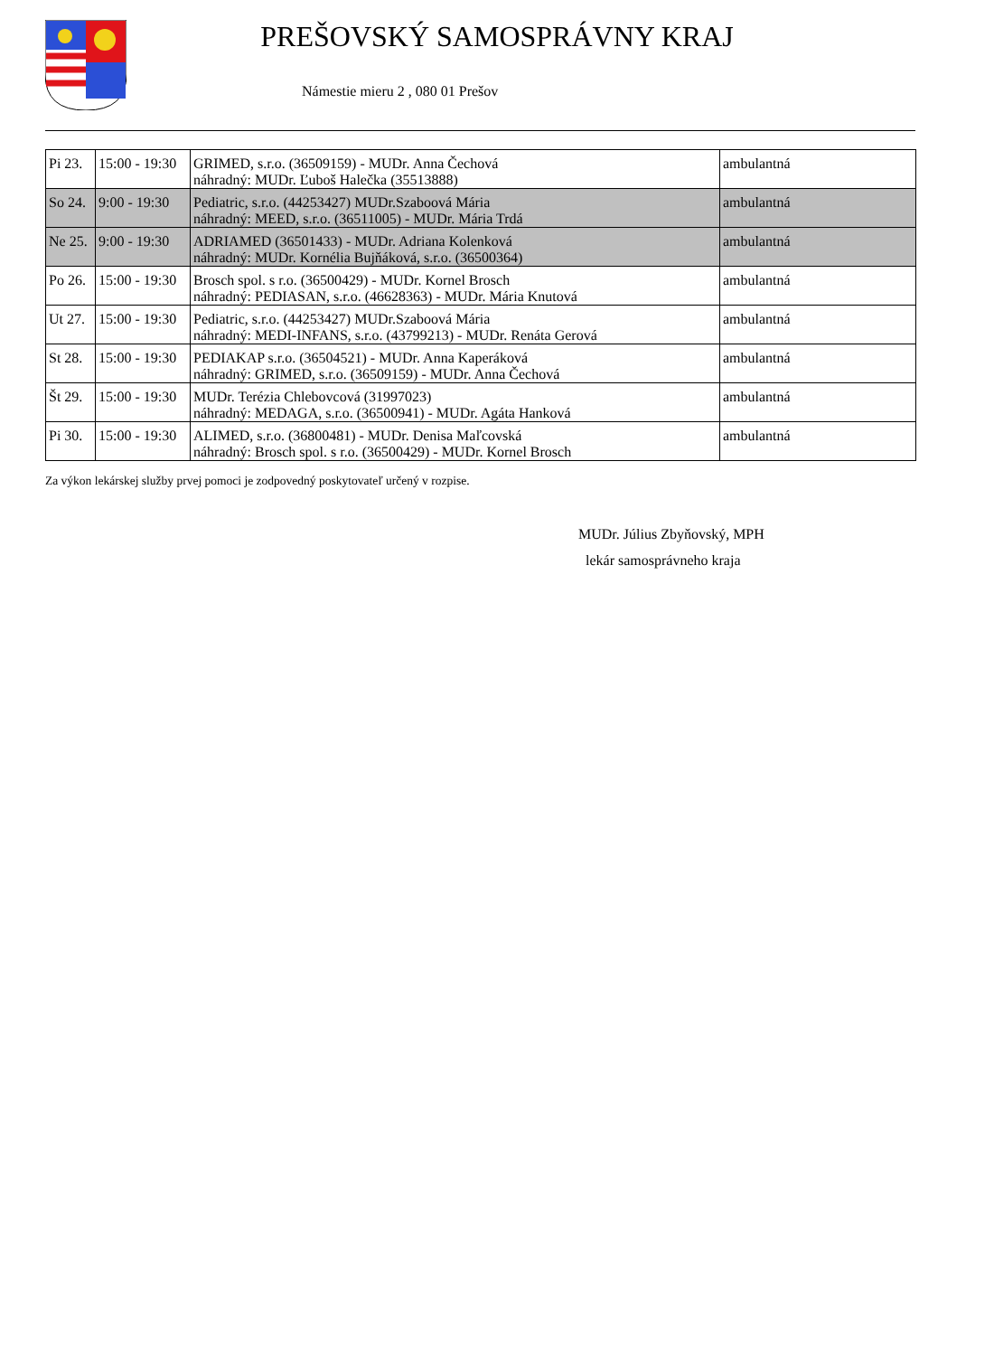PREŠOVSKÝ SAMOSPRÁVNY KRAJ
Námestie mieru 2 , 080 01 Prešov
| Pi 23. | 15:00 - 19:30 | GRIMED, s.r.o. (36509159) - MUDr. Anna Čechová náhradný: MUDr. Ľuboš Halečka (35513888) | ambulantná |
| So 24. | 9:00 - 19:30 | Pediatric, s.r.o. (44253427) MUDr.Szaboová Mária náhradný: MEED, s.r.o. (36511005) - MUDr. Mária Trdá | ambulantná |
| Ne 25. | 9:00 - 19:30 | ADRIAMED (36501433) - MUDr. Adriana Kolenková náhradný: MUDr. Kornélia Bujňáková, s.r.o. (36500364) | ambulantná |
| Po 26. | 15:00 - 19:30 | Brosch spol. s r.o. (36500429) - MUDr. Kornel Brosch náhradný: PEDIASAN, s.r.o. (46628363) - MUDr. Mária Knutová | ambulantná |
| Ut 27. | 15:00 - 19:30 | Pediatric, s.r.o. (44253427) MUDr.Szaboová Mária náhradný: MEDI-INFANS, s.r.o. (43799213) - MUDr. Renáta Gerová | ambulantná |
| St 28. | 15:00 - 19:30 | PEDIAKAP s.r.o. (36504521) - MUDr. Anna Kaperáková náhradný: GRIMED, s.r.o. (36509159) - MUDr. Anna Čechová | ambulantná |
| Št 29. | 15:00 - 19:30 | MUDr. Terézia Chlebovcová (31997023) náhradný: MEDAGA, s.r.o. (36500941) - MUDr. Agáta Hanková | ambulantná |
| Pi 30. | 15:00 - 19:30 | ALIMED, s.r.o. (36800481) - MUDr. Denisa Maľcovská náhradný: Brosch spol. s r.o. (36500429) - MUDr. Kornel Brosch | ambulantná |
Za výkon lekárskej služby prvej pomoci je zodpovedný poskytovateľ určený v rozpise.
MUDr. Július Zbyňovský, MPH
lekár samosprávneho kraja